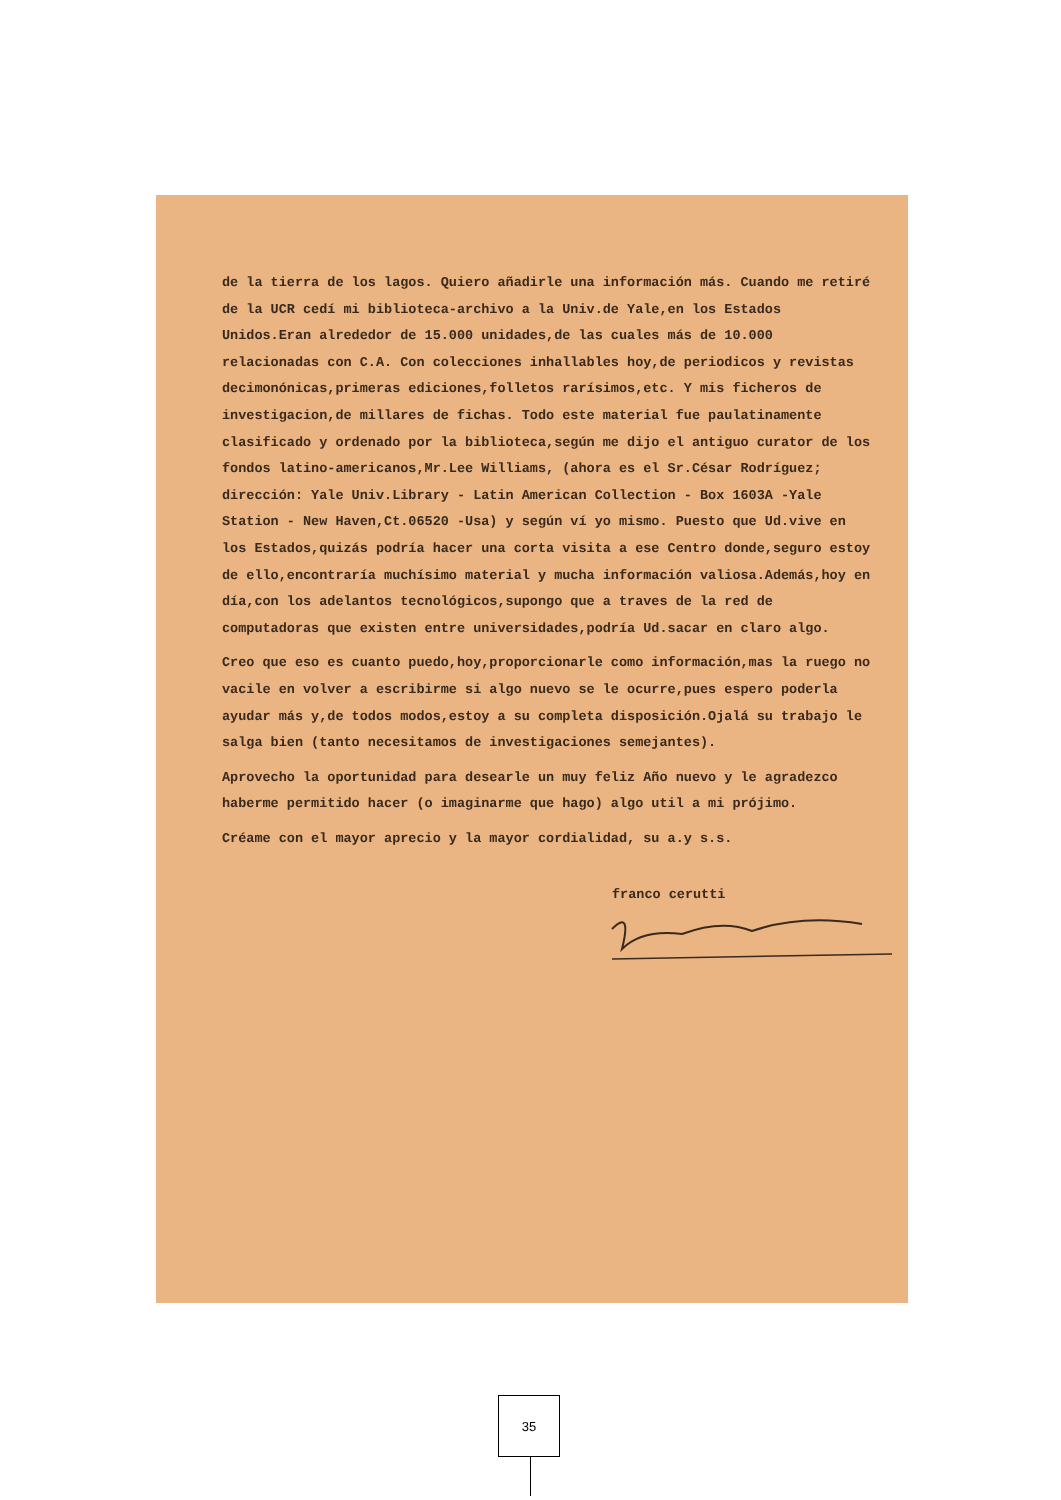de la tierra de los lagos. Quiero añadirle una información más. Cuando me retiré de la UCR cedí mi biblioteca-archivo a la Univ.de Yale,en los Estados Unidos.Eran alrededor de 15.000 unidades,de las cuales más de 10.000 relacionadas con C.A. Con colecciones inhallables hoy,de periodicos y revistas decimonónicas,primeras ediciones,folletos rarísimos,etc. Y mis ficheros de investigacion,de millares de fichas. Todo este material fue paulatinamente clasificado y ordenado por la biblioteca,según me dijo el antiguo curator de los fondos latino-americanos,Mr.Lee Williams, (ahora es el Sr.César Rodríguez; dirección: Yale Univ.Library - Latin American Collection - Box 1603A -Yale Station - New Haven,Ct.06520 -Usa) y según ví yo mismo. Puesto que Ud.vive en los Estados,quizás podría hacer una corta visita a ese Centro donde,seguro estoy de ello,encontraría muchísimo material y mucha información valiosa.Además,hoy en día,con los adelantos tecnológicos,supongo que a traves de la red de computadoras que existen entre universidades,podría Ud.sacar en claro algo.
Creo que eso es cuanto puedo,hoy,proporcionarle como información,mas la ruego no vacile en volver a escribirme si algo nuevo se le ocurre,pues espero poderla ayudar más y,de todos modos,estoy a su completa disposición.Ojalá su trabajo le salga bien (tanto necesitamos de investigaciones semejantes).
Aprovecho la oportunidad para desearle un muy feliz Año nuevo y le agradezco haberme permitido hacer (o imaginarme que hago) algo util a mi prójimo.
Créame con el mayor aprecio y la mayor cordialidad, su a.y s.s.
franco cerutti
35